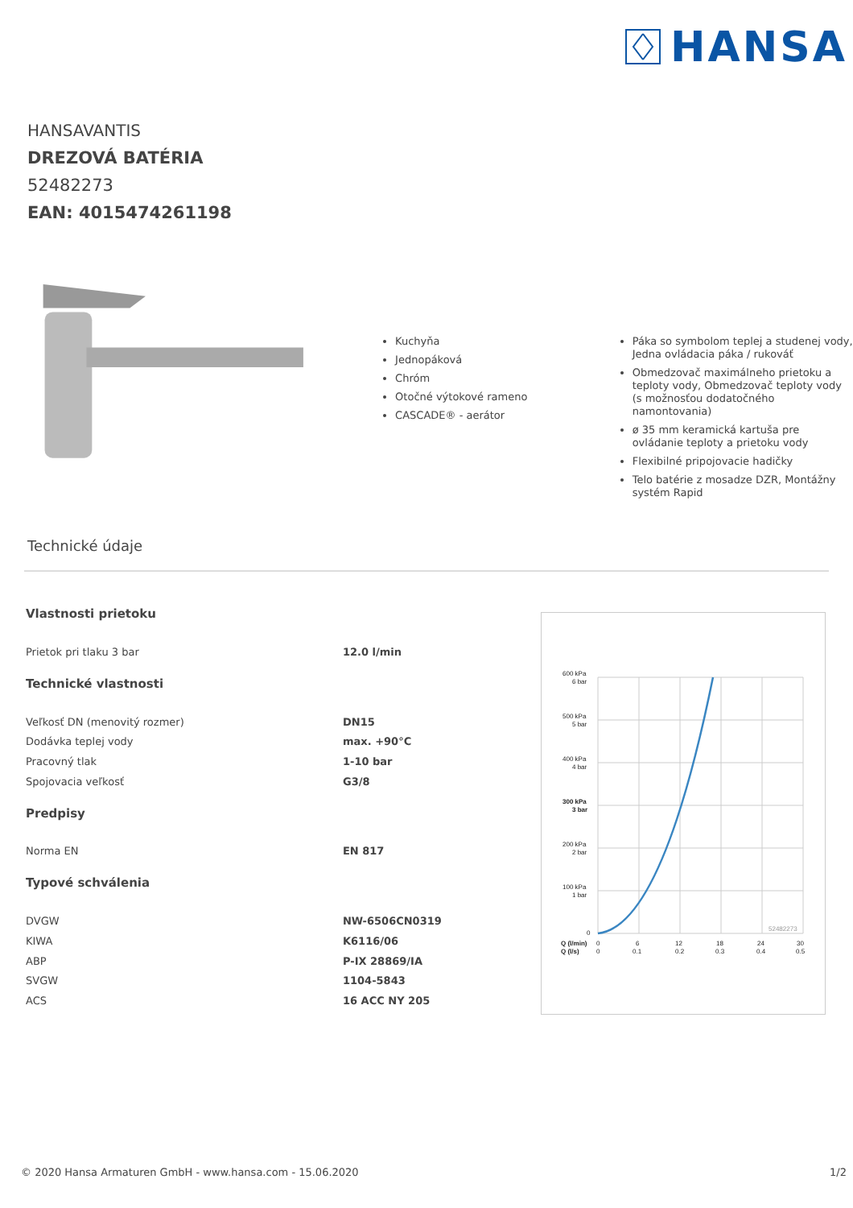HANSA
HANSAVANTIS
DREZOVÁ BATÉRIA
52482273
EAN: 4015474261198
Kuchyňa
Jednopáková
Chróm
Otočné výtokové rameno
CASCADE® - aerátor
Páka so symbolom teplej a studenej vody, Jedna ovládacia páka / rukováť
Obmedzovač maximálneho prietoku a teploty vody, Obmedzovač teploty vody (s možnosťou dodatočného namontovania)
ø 35 mm keramická kartuša pre ovládanie teploty a prietoku vody
Flexibilné pripojovacie hadičky
Telo batérie z mosadze DZR, Montážny systém Rapid
Technické údaje
| Vlastnosti prietoku | |
| Prietok pri tlaku 3 bar | 12.0 l/min |
| Technické vlastnosti | |
| Veľkosť DN (menovitý rozmer) | DN15 |
| Dodávka teplej vody | max. +90°C |
| Pracovný tlak | 1-10 bar |
| Spojovacia veľkosť | G3/8 |
| Predpisy | |
| Norma EN | EN 817 |
| Typové schválenia | |
| DVGW | NW-6506CN0319 |
| KIWA | K6116/06 |
| ABP | P-IX 28869/IA |
| SVGW | 1104-5843 |
| ACS | 16 ACC NY 205 |
600 kPa
6 bar
500 kPa
5 bar
400 kPa
4 bar
300 kPa
3 bar
200 kPa
2 bar
100 kPa
1 bar
0
52482273
Q (l/min)
0
6
12
18
24
30
Q (l/s)
0
0.1
0.2
0.3
0.4
0.5
© 2020 Hansa Armaturen GmbH - www.hansa.com - 15.06.2020 1/2